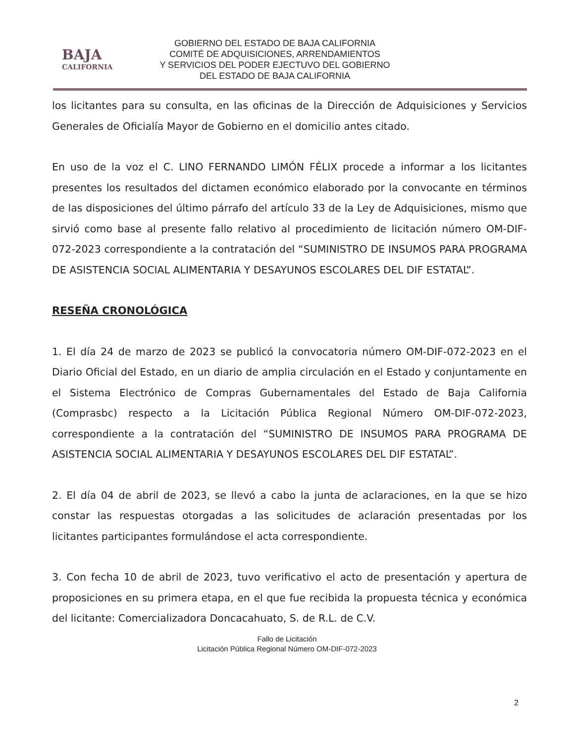BAJA
CALIFORNIA
GOBIERNO DEL ESTADO DE BAJA CALIFORNIA
COMITÉ DE ADQUISICIONES, ARRENDAMIENTOS
Y SERVICIOS DEL PODER EJECTUVO DEL GOBIERNO
DEL ESTADO DE BAJA CALIFORNIA
los licitantes para su consulta, en las oficinas de la Dirección de Adquisiciones y Servicios Generales de Oficialía Mayor de Gobierno en el domicilio antes citado.
En uso de la voz el C. LINO FERNANDO LIMÓN FÉLIX procede a informar a los licitantes presentes los resultados del dictamen económico elaborado por la convocante en términos de las disposiciones del último párrafo del artículo 33 de la Ley de Adquisiciones, mismo que sirvió como base al presente fallo relativo al procedimiento de licitación número OM-DIF-072-2023 correspondiente a la contratación del “SUMINISTRO DE INSUMOS PARA PROGRAMA DE ASISTENCIA SOCIAL ALIMENTARIA Y DESAYUNOS ESCOLARES DEL DIF ESTATAL”.
RESEÑA CRONOLÓGICA
1. El día 24 de marzo de 2023 se publicó la convocatoria número OM-DIF-072-2023 en el Diario Oficial del Estado, en un diario de amplia circulación en el Estado y conjuntamente en el Sistema Electrónico de Compras Gubernamentales del Estado de Baja California (Comprasbc) respecto a la Licitación Pública Regional Número OM-DIF-072-2023, correspondiente a la contratación del “SUMINISTRO DE INSUMOS PARA PROGRAMA DE ASISTENCIA SOCIAL ALIMENTARIA Y DESAYUNOS ESCOLARES DEL DIF ESTATAL”.
2. El día 04 de abril de 2023, se llevó a cabo la junta de aclaraciones, en la que se hizo constar las respuestas otorgadas a las solicitudes de aclaración presentadas por los licitantes participantes formulándose el acta correspondiente.
3. Con fecha 10 de abril de 2023, tuvo verificativo el acto de presentación y apertura de proposiciones en su primera etapa, en el que fue recibida la propuesta técnica y económica del licitante: Comercializadora Doncacahuato, S. de R.L. de C.V.
Fallo de Licitación
Licitación Pública Regional Número OM-DIF-072-2023
2